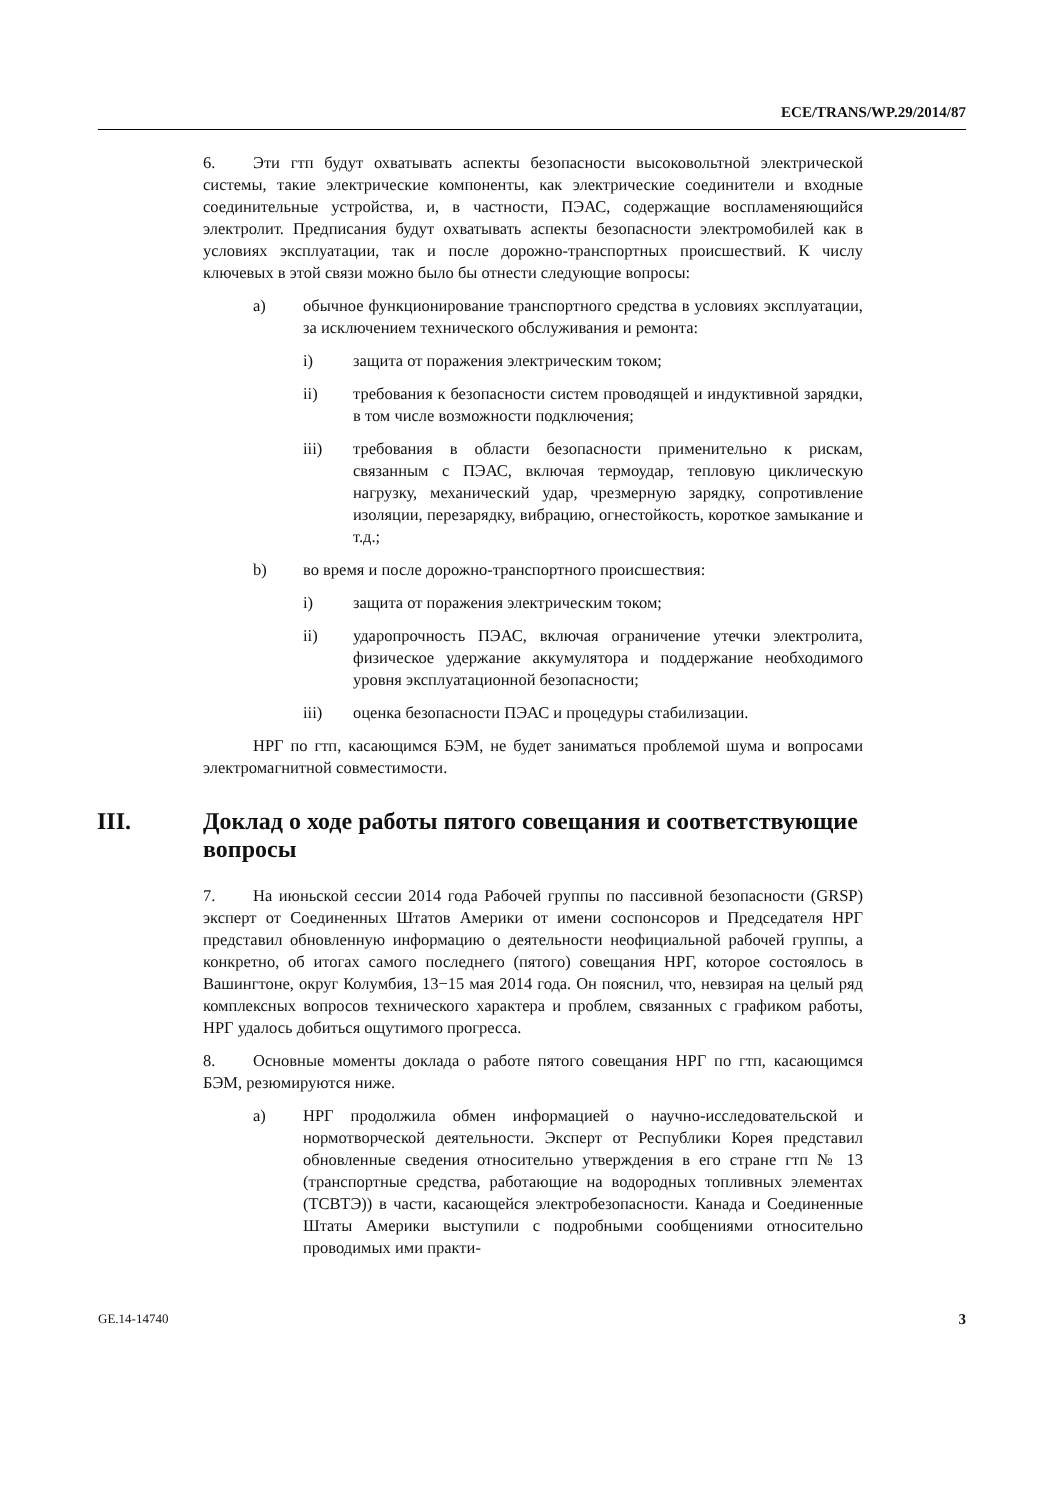ECE/TRANS/WP.29/2014/87
6. Эти гтп будут охватывать аспекты безопасности высоковольтной электрической системы, такие электрические компоненты, как электрические соединители и входные соединительные устройства, и, в частности, ПЭАС, содержащие воспламеняющийся электролит. Предписания будут охватывать аспекты безопасности электромобилей как в условиях эксплуатации, так и после дорожно-транспортных происшествий. К числу ключевых в этой связи можно было бы отнести следующие вопросы:
a) обычное функционирование транспортного средства в условиях эксплуатации, за исключением технического обслуживания и ремонта:
i) защита от поражения электрическим током;
ii) требования к безопасности систем проводящей и индуктивной зарядки, в том числе возможности подключения;
iii) требования в области безопасности применительно к рискам, связанным с ПЭАС, включая термоудар, тепловую циклическую нагрузку, механический удар, чрезмерную зарядку, сопротивление изоляции, перезарядку, вибрацию, огнестойкость, короткое замыкание и т.д.;
b) во время и после дорожно-транспортного происшествия:
i) защита от поражения электрическим током;
ii) ударопрочность ПЭАС, включая ограничение утечки электролита, физическое удержание аккумулятора и поддержание необходимого уровня эксплуатационной безопасности;
iii) оценка безопасности ПЭАС и процедуры стабилизации.
НРГ по гтп, касающимся БЭМ, не будет заниматься проблемой шума и вопросами электромагнитной совместимости.
III. Доклад о ходе работы пятого совещания и соответствующие вопросы
7. На июньской сессии 2014 года Рабочей группы по пассивной безопасности (GRSP) эксперт от Соединенных Штатов Америки от имени соспонсоров и Председателя НРГ представил обновленную информацию о деятельности неофициальной рабочей группы, а конкретно, об итогах самого последнего (пятого) совещания НРГ, которое состоялось в Вашингтоне, округ Колумбия, 13−15 мая 2014 года. Он пояснил, что, невзирая на целый ряд комплексных вопросов технического характера и проблем, связанных с графиком работы, НРГ удалось добиться ощутимого прогресса.
8. Основные моменты доклада о работе пятого совещания НРГ по гтп, касающимся БЭМ, резюмируются ниже.
a) НРГ продолжила обмен информацией о научно-исследовательской и нормотворческой деятельности. Эксперт от Республики Корея представил обновленные сведения относительно утверждения в его стране гтп № 13 (транспортные средства, работающие на водородных топливных элементах (ТСВТЭ)) в части, касающейся электробезопасности. Канада и Соединенные Штаты Америки выступили с подробными сообщениями относительно проводимых ими практи-
GE.14-14740 3